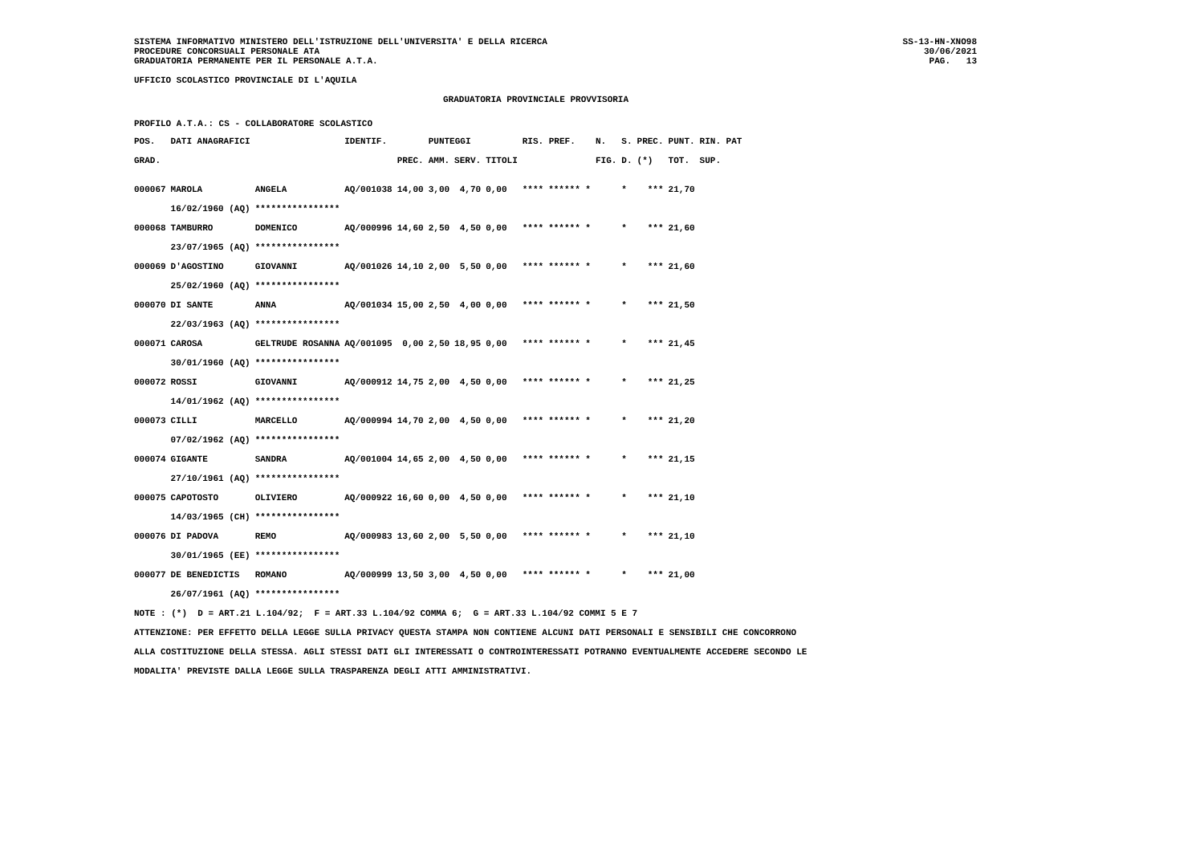SISTEMA INFORMATIVO MINISTERO DELL'ISTRUZIONE DELL'UNIVERSITA' E DELLA RICERCA
PROCEDURE CONCORSUALI PERSONALE ATA
GRADUATORIA PERMANENTE PER IL PERSONALE A.T.A.
SS-13-HN-XNO98
30/06/2021
PAG.   13
UFFICIO SCOLASTICO PROVINCIALE DI L'AQUILA
GRADUATORIA PROVINCIALE PROVVISORIA
PROFILO A.T.A.: CS - COLLABORATORE SCOLASTICO
| POS. | DATI ANAGRAFICI | | IDENTIF. | | PUNTEGGI | | | RIS. PREF. | | N. | S. | PREC. | PUNT. | RIN. PAT |
| --- | --- | --- | --- | --- | --- | --- | --- | --- | --- | --- | --- | --- | --- | --- |
| GRAD. | | | | PREC. | AMM. | SERV. | TITOLI | | | FIG. | D. | (*) | TOT. | SUP. |
| 000067 | MAROLA | ANGELA | AQ/001038 | 14,00 | 3,00 | 4,70 | 0,00 | **** | ****** * | | * | *** | 21,70 | |
| | 16/02/1960 (AQ) | **************** | | | | | | | | | | | | |
| 000068 | TAMBURRO | DOMENICO | AQ/000996 | 14,60 | 2,50 | 4,50 | 0,00 | **** | ****** * | | * | *** | 21,60 | |
| | 23/07/1965 (AQ) | **************** | | | | | | | | | | | | |
| 000069 | D'AGOSTINO | GIOVANNI | AQ/001026 | 14,10 | 2,00 | 5,50 | 0,00 | **** | ****** * | | * | *** | 21,60 | |
| | 25/02/1960 (AQ) | **************** | | | | | | | | | | | | |
| 000070 | DI SANTE | ANNA | AQ/001034 | 15,00 | 2,50 | 4,00 | 0,00 | **** | ****** * | | * | *** | 21,50 | |
| | 22/03/1963 (AQ) | **************** | | | | | | | | | | | | |
| 000071 | CAROSA | GELTRUDE ROSANNA | AQ/001095 | 0,00 | 2,50 | 18,95 | 0,00 | **** | ****** * | | * | *** | 21,45 | |
| | 30/01/1960 (AQ) | **************** | | | | | | | | | | | | |
| 000072 | ROSSI | GIOVANNI | AQ/000912 | 14,75 | 2,00 | 4,50 | 0,00 | **** | ****** * | | * | *** | 21,25 | |
| | 14/01/1962 (AQ) | **************** | | | | | | | | | | | | |
| 000073 | CILLI | MARCELLO | AQ/000994 | 14,70 | 2,00 | 4,50 | 0,00 | **** | ****** * | | * | *** | 21,20 | |
| | 07/02/1962 (AQ) | **************** | | | | | | | | | | | | |
| 000074 | GIGANTE | SANDRA | AQ/001004 | 14,65 | 2,00 | 4,50 | 0,00 | **** | ****** * | | * | *** | 21,15 | |
| | 27/10/1961 (AQ) | **************** | | | | | | | | | | | | |
| 000075 | CAPOTOSTO | OLIVIERO | AQ/000922 | 16,60 | 0,00 | 4,50 | 0,00 | **** | ****** * | | * | *** | 21,10 | |
| | 14/03/1965 (CH) | **************** | | | | | | | | | | | | |
| 000076 | DI PADOVA | REMO | AQ/000983 | 13,60 | 2,00 | 5,50 | 0,00 | **** | ****** * | | * | *** | 21,10 | |
| | 30/01/1965 (EE) | **************** | | | | | | | | | | | | |
| 000077 | DE BENEDICTIS | ROMANO | AQ/000999 | 13,50 | 3,00 | 4,50 | 0,00 | **** | ****** * | | * | *** | 21,00 | |
| | 26/07/1961 (AQ) | **************** | | | | | | | | | | | | |
NOTE : (*)  D = ART.21 L.104/92;  F = ART.33 L.104/92 COMMA 6;  G = ART.33 L.104/92 COMMI 5 E 7
ATTENZIONE: PER EFFETTO DELLA LEGGE SULLA PRIVACY QUESTA STAMPA NON CONTIENE ALCUNI DATI PERSONALI E SENSIBILI CHE CONCORRONO
ALLA COSTITUZIONE DELLA STESSA. AGLI STESSI DATI GLI INTERESSATI O CONTROINTERESSATI POTRANNO EVENTUALMENTE ACCEDERE SECONDO LE
MODALITA' PREVISTE DALLA LEGGE SULLA TRASPARENZA DEGLI ATTI AMMINISTRATIVI.